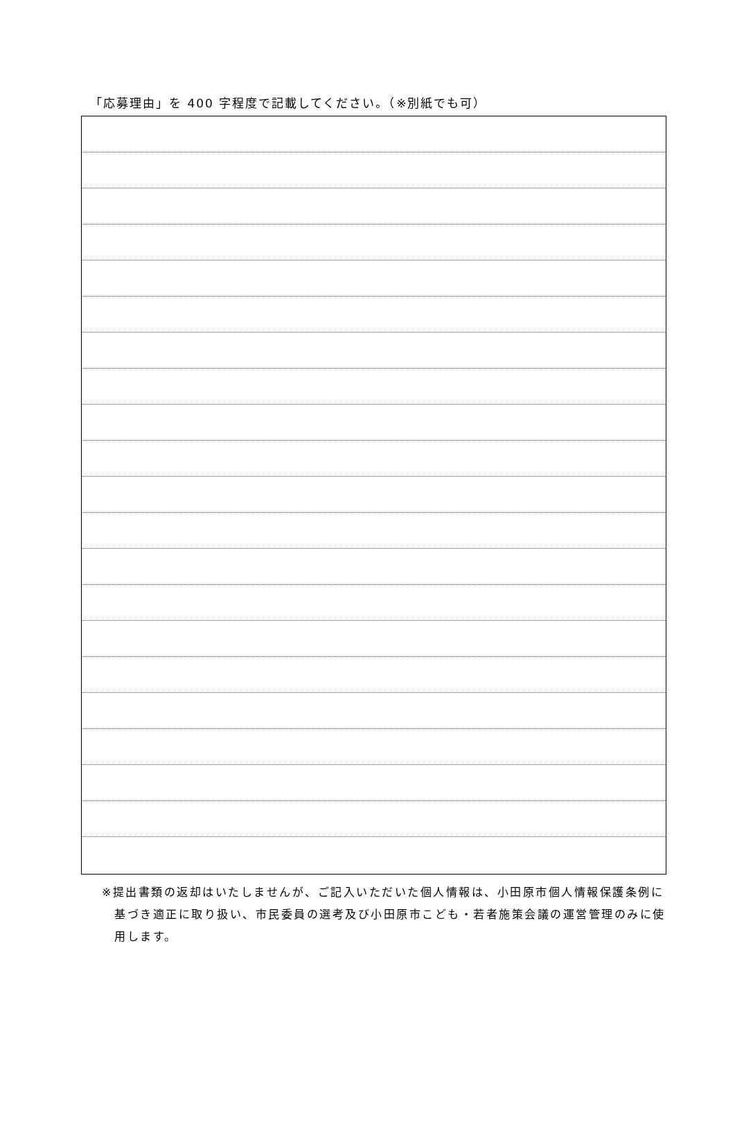「応募理由」を 400 字程度で記載してください。（※別紙でも可）
※提出書類の返却はいたしませんが、ご記入いただいた個人情報は、小田原市個人情報保護条例に基づき適正に取り扱い、市民委員の選考及び小田原市こども・若者施策会議の運営管理のみに使用します。